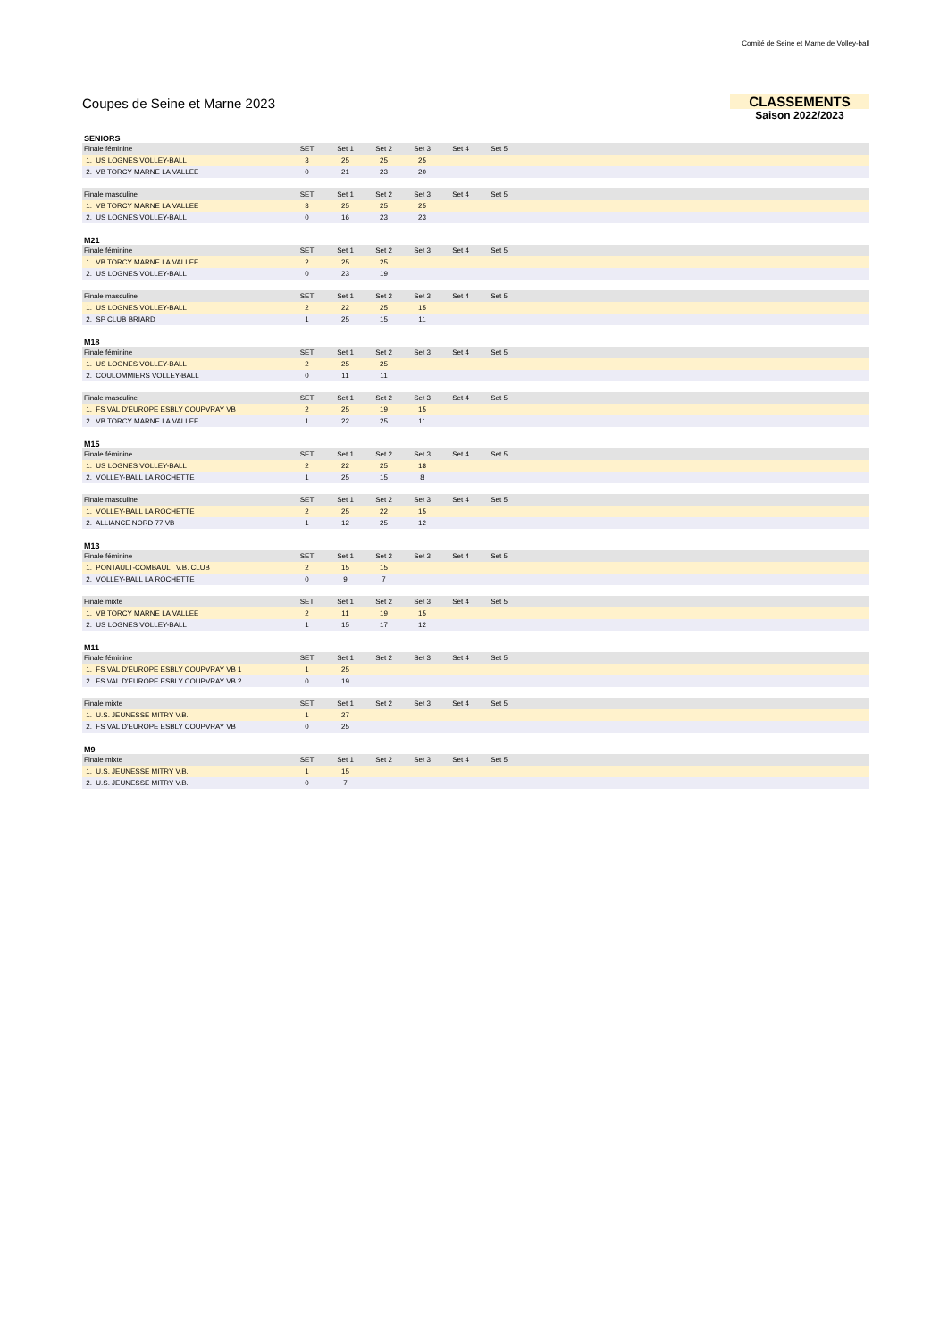Comité de Seine et Marne de Volley-ball
Coupes de Seine et Marne 2023 CLASSEMENTS
Saison 2022/2023
SENIORS
| Finale féminine | SET | Set 1 | Set 2 | Set 3 | Set 4 | Set 5 | |
| --- | --- | --- | --- | --- | --- | --- | --- |
| 1. US LOGNES VOLLEY-BALL | 3 | 25 | 25 | 25 | | | |
| 2. VB TORCY MARNE LA VALLEE | 0 | 21 | 23 | 20 | | | |
| Finale masculine | SET | Set 1 | Set 2 | Set 3 | Set 4 | Set 5 | |
| --- | --- | --- | --- | --- | --- | --- | --- |
| 1. VB TORCY MARNE LA VALLEE | 3 | 25 | 25 | 25 | | | |
| 2. US LOGNES VOLLEY-BALL | 0 | 16 | 23 | 23 | | | |
M21
| Finale féminine | SET | Set 1 | Set 2 | Set 3 | Set 4 | Set 5 | |
| --- | --- | --- | --- | --- | --- | --- | --- |
| 1. VB TORCY MARNE LA VALLEE | 2 | 25 | 25 | | | | |
| 2. US LOGNES VOLLEY-BALL | 0 | 23 | 19 | | | | |
| Finale masculine | SET | Set 1 | Set 2 | Set 3 | Set 4 | Set 5 | |
| --- | --- | --- | --- | --- | --- | --- | --- |
| 1. US LOGNES VOLLEY-BALL | 2 | 22 | 25 | 15 | | | |
| 2. SP CLUB BRIARD | 1 | 25 | 15 | 11 | | | |
M18
| Finale féminine | SET | Set 1 | Set 2 | Set 3 | Set 4 | Set 5 | |
| --- | --- | --- | --- | --- | --- | --- | --- |
| 1. US LOGNES VOLLEY-BALL | 2 | 25 | 25 | | | | |
| 2. COULOMMIERS VOLLEY-BALL | 0 | 11 | 11 | | | | |
| Finale masculine | SET | Set 1 | Set 2 | Set 3 | Set 4 | Set 5 | |
| --- | --- | --- | --- | --- | --- | --- | --- |
| 1. FS VAL D'EUROPE ESBLY COUPVRAY VB | 2 | 25 | 19 | 15 | | | |
| 2. VB TORCY MARNE LA VALLEE | 1 | 22 | 25 | 11 | | | |
M15
| Finale féminine | SET | Set 1 | Set 2 | Set 3 | Set 4 | Set 5 | |
| --- | --- | --- | --- | --- | --- | --- | --- |
| 1. US LOGNES VOLLEY-BALL | 2 | 22 | 25 | 18 | | | |
| 2. VOLLEY-BALL LA ROCHETTE | 1 | 25 | 15 | 8 | | | |
| Finale masculine | SET | Set 1 | Set 2 | Set 3 | Set 4 | Set 5 | |
| --- | --- | --- | --- | --- | --- | --- | --- |
| 1. VOLLEY-BALL LA ROCHETTE | 2 | 25 | 22 | 15 | | | |
| 2. ALLIANCE NORD 77 VB | 1 | 12 | 25 | 12 | | | |
M13
| Finale féminine | SET | Set 1 | Set 2 | Set 3 | Set 4 | Set 5 | |
| --- | --- | --- | --- | --- | --- | --- | --- |
| 1. PONTAULT-COMBAULT V.B. CLUB | 2 | 15 | 15 | | | | |
| 2. VOLLEY-BALL LA ROCHETTE | 0 | 9 | 7 | | | | |
| Finale mixte | SET | Set 1 | Set 2 | Set 3 | Set 4 | Set 5 | |
| --- | --- | --- | --- | --- | --- | --- | --- |
| 1. VB TORCY MARNE LA VALLEE | 2 | 11 | 19 | 15 | | | |
| 2. US LOGNES VOLLEY-BALL | 1 | 15 | 17 | 12 | | | |
M11
| Finale féminine | SET | Set 1 | Set 2 | Set 3 | Set 4 | Set 5 | |
| --- | --- | --- | --- | --- | --- | --- | --- |
| 1. FS VAL D'EUROPE ESBLY COUPVRAY VB 1 | 1 | 25 | | | | | |
| 2. FS VAL D'EUROPE ESBLY COUPVRAY VB 2 | 0 | 19 | | | | | |
| Finale mixte | SET | Set 1 | Set 2 | Set 3 | Set 4 | Set 5 | |
| --- | --- | --- | --- | --- | --- | --- | --- |
| 1. U.S. JEUNESSE MITRY V.B. | 1 | 27 | | | | | |
| 2. FS VAL D'EUROPE ESBLY COUPVRAY VB | 0 | 25 | | | | | |
M9
| Finale mixte | SET | Set 1 | Set 2 | Set 3 | Set 4 | Set 5 | |
| --- | --- | --- | --- | --- | --- | --- | --- |
| 1. U.S. JEUNESSE MITRY V.B. | 1 | 15 | | | | | |
| 2. U.S. JEUNESSE MITRY V.B. | 0 | 7 | | | | | |